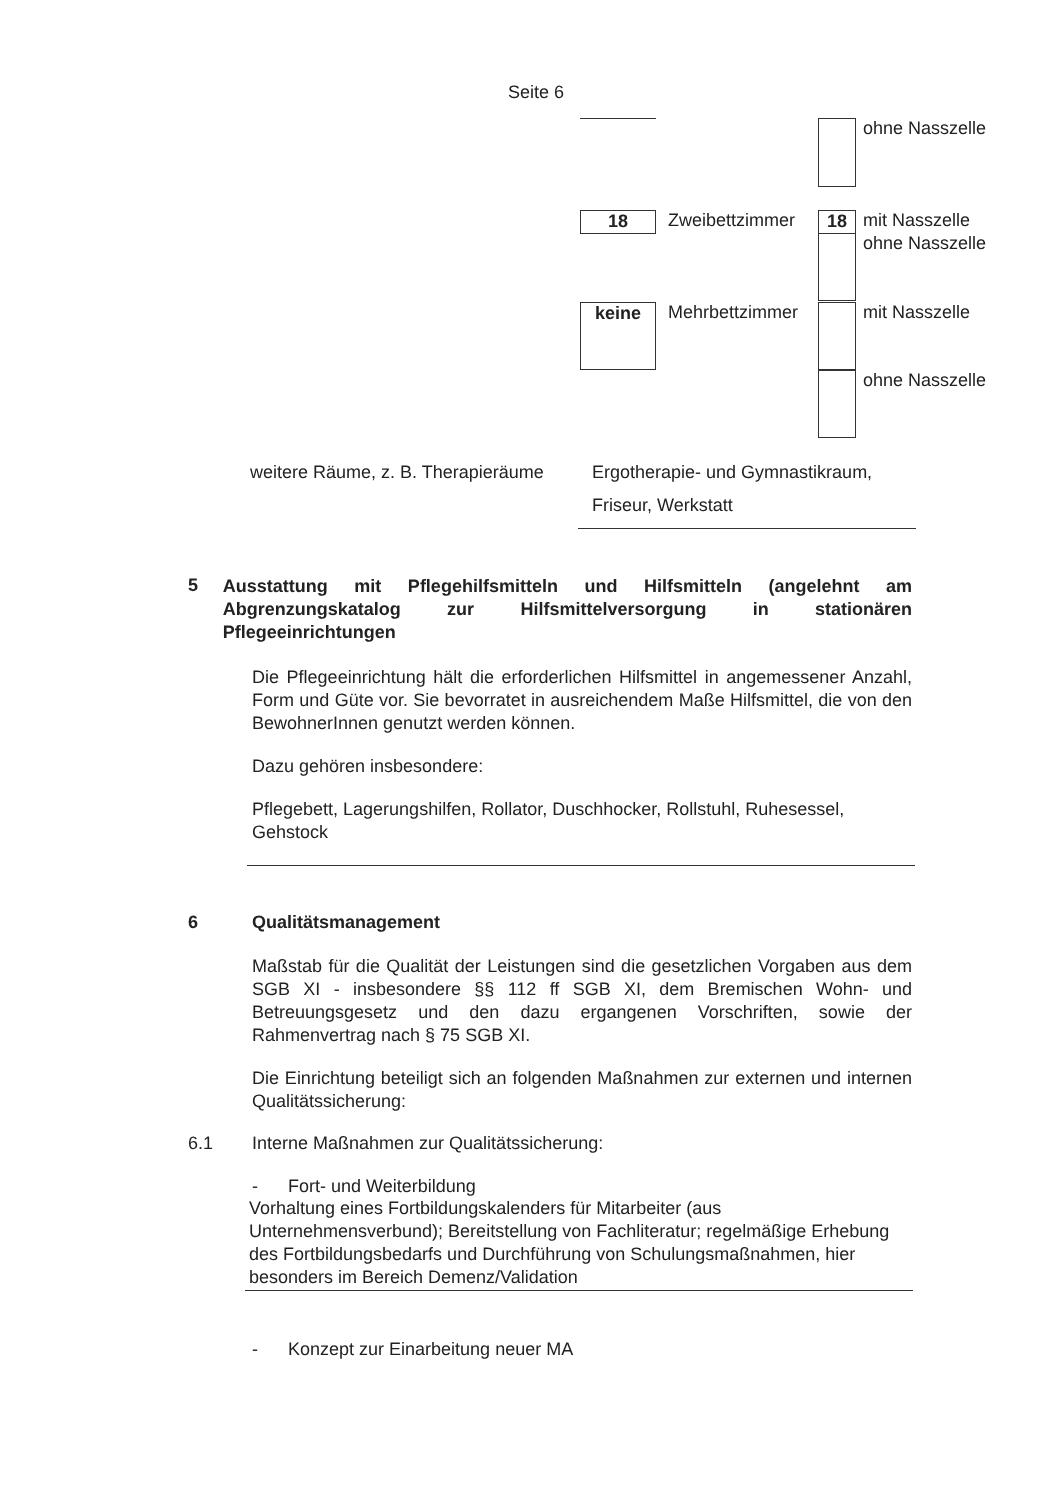Seite 6
ohne Nasszelle
18
Zweibettzimmer
18
mit Nasszelle
ohne Nasszelle
keine
Mehrbettzimmer
mit Nasszelle
ohne Nasszelle
weitere Räume, z. B. Therapieräume Ergotherapie- und Gymnastikraum,
Friseur, Werkstatt
5 Ausstattung mit Pflegehilfsmitteln und Hilfsmitteln (angelehnt am Abgrenzungskatalog zur Hilfsmittelversorgung in stationären Pflegeeinrichtungen
Die Pflegeeinrichtung hält die erforderlichen Hilfsmittel in angemessener Anzahl, Form und Güte vor. Sie bevorratet in ausreichendem Maße Hilfsmittel, die von den BewohnerInnen genutzt werden können.
Dazu gehören insbesondere:
Pflegebett, Lagerungshilfen, Rollator, Duschhocker, Rollstuhl, Ruhesessel, Gehstock
6 Qualitätsmanagement
Maßstab für die Qualität der Leistungen sind die gesetzlichen Vorgaben aus dem SGB XI - insbesondere §§ 112 ff SGB XI, dem Bremischen Wohn- und Betreuungsgesetz und den dazu ergangenen Vorschriften, sowie der Rahmenvertrag nach § 75 SGB XI.
Die Einrichtung beteiligt sich an folgenden Maßnahmen zur externen und internen Qualitätssicherung:
6.1 Interne Maßnahmen zur Qualitätssicherung:
- Fort- und Weiterbildung
Vorhaltung eines Fortbildungskalenders für Mitarbeiter (aus Unternehmensverbund); Bereitstellung von Fachliteratur; regelmäßige Erhebung des Fortbildungsbedarfs und Durchführung von Schulungsmaßnahmen, hier besonders im Bereich Demenz/Validation
- Konzept zur Einarbeitung neuer MA